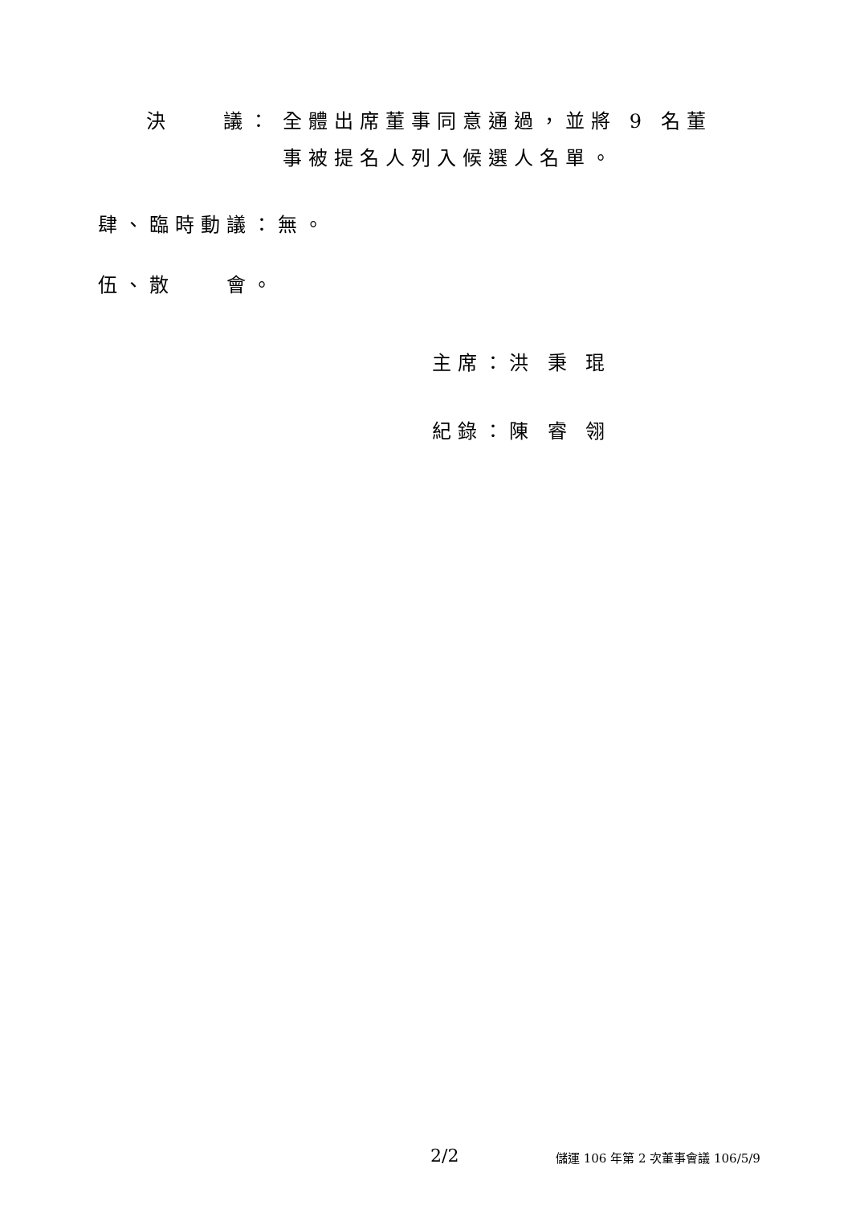決　　議： 全體出席董事同意通過，並將 9 名董事被提名人列入候選人名單。
肆、臨時動議：無。
伍、散　　會。
主席：洪 秉 琨
紀錄：陳 睿 翎
2/2 儲運 106 年第 2 次董事會議 106/5/9